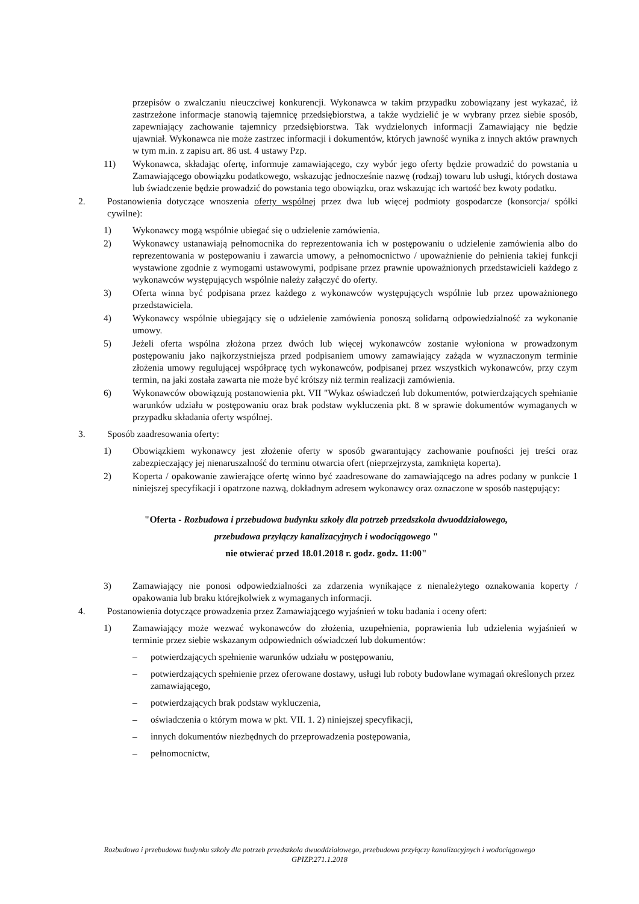przepisów o zwalczaniu nieuczciwej konkurencji. Wykonawca w takim przypadku zobowiązany jest wykazać, iż zastrzeżone informacje stanowią tajemnicę przedsiębiorstwa, a także wydzielić je w wybrany przez siebie sposób, zapewniający zachowanie tajemnicy przedsiębiorstwa. Tak wydzielonych informacji Zamawiający nie będzie ujawniał. Wykonawca nie może zastrzec informacji i dokumentów, których jawność wynika z innych aktów prawnych w tym m.in. z zapisu art. 86 ust. 4 ustawy Pzp.
11) Wykonawca, składając ofertę, informuje zamawiającego, czy wybór jego oferty będzie prowadzić do powstania u Zamawiającego obowiązku podatkowego, wskazując jednocześnie nazwę (rodzaj) towaru lub usługi, których dostawa lub świadczenie będzie prowadzić do powstania tego obowiązku, oraz wskazując ich wartość bez kwoty podatku.
2. Postanowienia dotyczące wnoszenia oferty wspólnej przez dwa lub więcej podmioty gospodarcze (konsorcja/ spółki cywilne):
1) Wykonawcy mogą wspólnie ubiegać się o udzielenie zamówienia.
2) Wykonawcy ustanawiają pełnomocnika do reprezentowania ich w postępowaniu o udzielenie zamówienia albo do reprezentowania w postępowaniu i zawarcia umowy, a pełnomocnictwo / upoważnienie do pełnienia takiej funkcji wystawione zgodnie z wymogami ustawowymi, podpisane przez prawnie upoważnionych przedstawicieli każdego z wykonawców występujących wspólnie należy załączyć do oferty.
3) Oferta winna być podpisana przez każdego z wykonawców występujących wspólnie lub przez upoważnionego przedstawiciela.
4) Wykonawcy wspólnie ubiegający się o udzielenie zamówienia ponoszą solidarną odpowiedzialność za wykonanie umowy.
5) Jeżeli oferta wspólna złożona przez dwóch lub więcej wykonawców zostanie wyłoniona w prowadzonym postępowaniu jako najkorzystniejsza przed podpisaniem umowy zamawiający zażąda w wyznaczonym terminie złożenia umowy regulującej współpracę tych wykonawców, podpisanej przez wszystkich wykonawców, przy czym termin, na jaki została zawarta nie może być krótszy niż termin realizacji zamówienia.
6) Wykonawców obowiązują postanowienia pkt. VII "Wykaz oświadczeń lub dokumentów, potwierdzających spełnianie warunków udziału w postępowaniu oraz brak podstaw wykluczenia pkt. 8 w sprawie dokumentów wymaganych w przypadku składania oferty wspólnej.
3. Sposób zaadresowania oferty:
1) Obowiązkiem wykonawcy jest złożenie oferty w sposób gwarantujący zachowanie poufności jej treści oraz zabezpieczający jej nienaruszalność do terminu otwarcia ofert (nieprzejrzysta, zamknięta koperta).
2) Koperta / opakowanie zawierające ofertę winno być zaadresowane do zamawiającego na adres podany w punkcie 1 niniejszej specyfikacji i opatrzone nazwą, dokładnym adresem wykonawcy oraz oznaczone w sposób następujący:
"Oferta - Rozbudowa i przebudowa budynku szkoły dla potrzeb przedszkola dwuoddziałowego,
przebudowa przyłączy kanalizacyjnych i wodociągowego "
nie otwierać przed 18.01.2018 r. godz. godz. 11:00"
3) Zamawiający nie ponosi odpowiedzialności za zdarzenia wynikające z nienależytego oznakowania koperty / opakowania lub braku którejkolwiek z wymaganych informacji.
4. Postanowienia dotyczące prowadzenia przez Zamawiającego wyjaśnień w toku badania i oceny ofert:
1) Zamawiający może wezwać wykonawców do złożenia, uzupełnienia, poprawienia lub udzielenia wyjaśnień w terminie przez siebie wskazanym odpowiednich oświadczeń lub dokumentów:
– potwierdzających spełnienie warunków udziału w postępowaniu,
– potwierdzających spełnienie przez oferowane dostawy, usługi lub roboty budowlane wymagań określonych przez zamawiającego,
– potwierdzających brak podstaw wykluczenia,
– oświadczenia o którym mowa w pkt. VII. 1. 2) niniejszej specyfikacji,
– innych dokumentów niezbędnych do przeprowadzenia postępowania,
– pełnomocnictw,
Rozbudowa i przebudowa budynku szkoły dla potrzeb przedszkola dwuoddziałowego, przebudowa przyłączy kanalizacyjnych i wodociągowego
GPIZP.271.1.2018